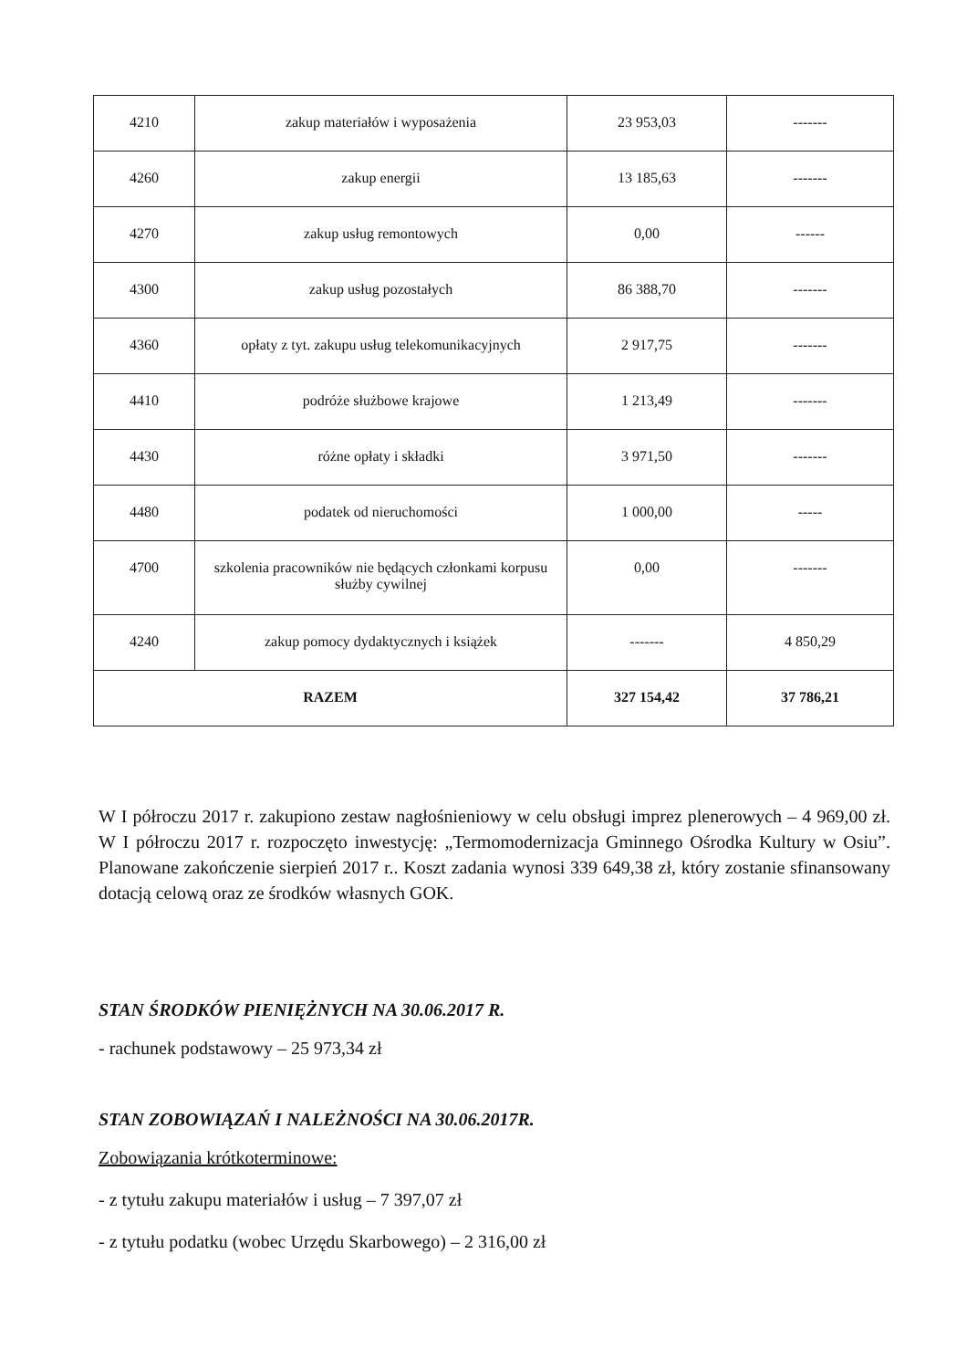| 4210 | zakup materiałów i wyposażenia | 23 953,03 | ------- |
| 4260 | zakup energii | 13 185,63 | ------- |
| 4270 | zakup usług remontowych | 0,00 | ------ |
| 4300 | zakup usług pozostałych | 86 388,70 | ------- |
| 4360 | opłaty z tyt. zakupu usług telekomunikacyjnych | 2 917,75 | ------- |
| 4410 | podróże służbowe krajowe | 1 213,49 | ------- |
| 4430 | różne opłaty i składki | 3 971,50 | ------- |
| 4480 | podatek od nieruchomości | 1 000,00 | ----- |
| 4700 | szkolenia pracowników nie będących członkami korpusu służby cywilnej | 0,00 | ------- |
| 4240 | zakup pomocy dydaktycznych i książek | ------- | 4 850,29 |
| RAZEM | | 327 154,42 | 37 786,21 |
W I półroczu 2017 r. zakupiono zestaw nagłośnieniowy w celu obsługi imprez plenerowych – 4 969,00 zł. W I półroczu 2017 r. rozpoczęto inwestycję: „Termomodernizacja Gminnego Ośrodka Kultury w Osiu”. Planowane zakończenie sierpień 2017 r.. Koszt zadania wynosi 339 649,38 zł, który zostanie sfinansowany dotacją celową oraz ze środków własnych GOK.
STAN ŚRODKÓW PIENIĘŻNYCH NA 30.06.2017 R.
- rachunek podstawowy – 25 973,34 zł
STAN ZOBOWIĄZAŃ I NALEŻNOŚCI NA 30.06.2017R.
Zobowiązania krótkoterminowe:
- z tytułu zakupu materiałów i usług – 7 397,07 zł
- z tytułu podatku (wobec Urzędu Skarbowego) – 2 316,00 zł